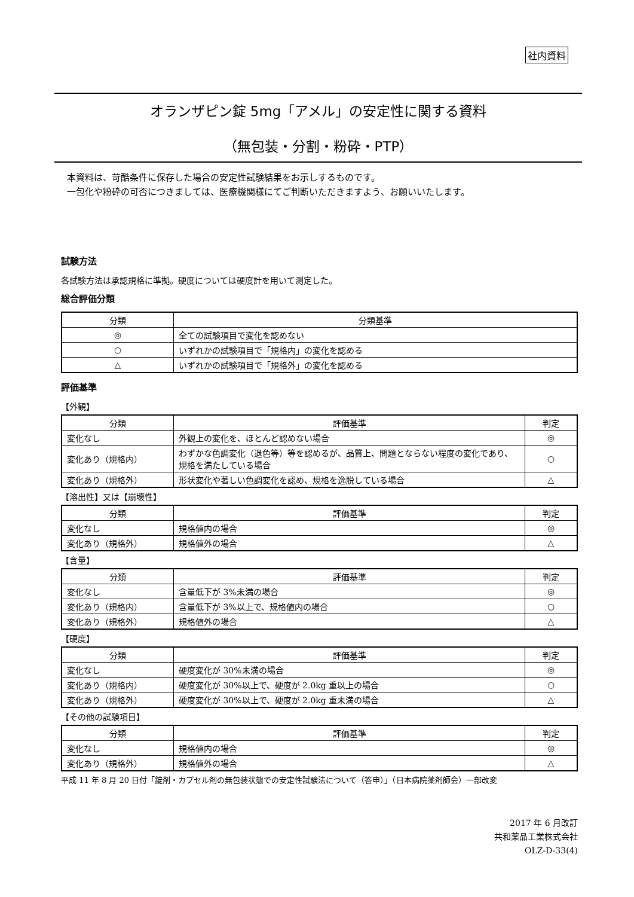社内資料
オランザピン錠 5mg「アメル」の安定性に関する資料
（無包装・分割・粉砕・PTP）
本資料は、苛酷条件に保存した場合の安定性試験結果をお示しするものです。
一包化や粉砕の可否につきましては、医療機関様にてご判断いただきますよう、お願いいたします。
試験方法
各試験方法は承認規格に準拠。硬度については硬度計を用いて測定した。
総合評価分類
| 分類 | 分類基準 |
| --- | --- |
| ◎ | 全ての試験項目で変化を認めない |
| ○ | いずれかの試験項目で「規格内」の変化を認める |
| △ | いずれかの試験項目で「規格外」の変化を認める |
評価基準
【外観】
| 分類 | 評価基準 | 判定 |
| --- | --- | --- |
| 変化なし | 外観上の変化を、ほとんど認めない場合 | ◎ |
| 変化あり（規格内） | わずかな色調変化（退色等）等を認めるが、品質上、問題とならない程度の変化であり、規格を満たしている場合 | ○ |
| 変化あり（規格外） | 形状変化や著しい色調変化を認め、規格を逸脱している場合 | △ |
【溶出性】又は【崩壊性】
| 分類 | 評価基準 | 判定 |
| --- | --- | --- |
| 変化なし | 規格値内の場合 | ◎ |
| 変化あり（規格外） | 規格値外の場合 | △ |
【含量】
| 分類 | 評価基準 | 判定 |
| --- | --- | --- |
| 変化なし | 含量低下が 3%未満の場合 | ◎ |
| 変化あり（規格内） | 含量低下が 3%以上で、規格値内の場合 | ○ |
| 変化あり（規格外） | 規格値外の場合 | △ |
【硬度】
| 分類 | 評価基準 | 判定 |
| --- | --- | --- |
| 変化なし | 硬度変化が 30%未満の場合 | ◎ |
| 変化あり（規格内） | 硬度変化が 30%以上で、硬度が 2.0kg 重以上の場合 | ○ |
| 変化あり（規格外） | 硬度変化が 30%以上で、硬度が 2.0kg 重未満の場合 | △ |
【その他の試験項目】
| 分類 | 評価基準 | 判定 |
| --- | --- | --- |
| 変化なし | 規格値内の場合 | ◎ |
| 変化あり（規格外） | 規格値外の場合 | △ |
平成 11 年 8 月 20 日付「錠剤・カプセル剤の無包装状態での安定性試験法について（答申）」（日本病院薬剤師会）一部改変
2017 年 6 月改訂
共和薬品工業株式会社
OLZ-D-33(4)